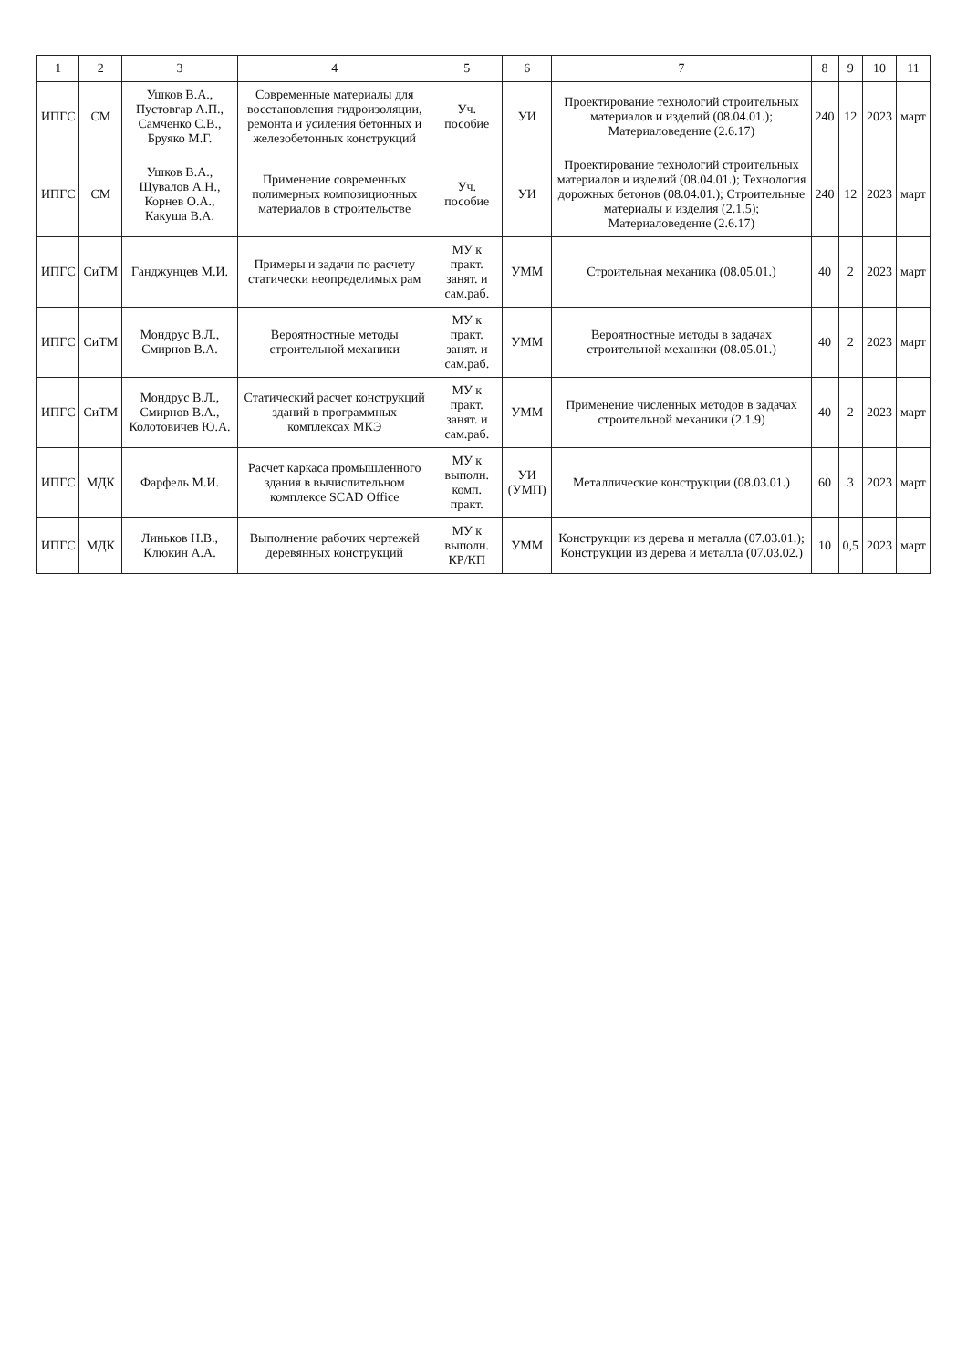| 1 | 2 | 3 | 4 | 5 | 6 | 7 | 8 | 9 | 10 | 11 |
| --- | --- | --- | --- | --- | --- | --- | --- | --- | --- | --- |
| ИПГС | СМ | Ушков В.А., Пустовгар А.П., Самченко С.В., Бруяко М.Г. | Современные материалы для восстановления гидроизоляции, ремонта и усиления бетонных и железобетонных конструкций | Уч. пособие | УИ | Проектирование технологий строительных материалов и изделий (08.04.01.); Материаловедение (2.6.17) | 240 | 12 | 2023 | март |
| ИПГС | СМ | Ушков В.А., Щувалов А.Н., Корнев О.А., Какуша В.А. | Применение современных полимерных композиционных материалов в строительстве | Уч. пособие | УИ | Проектирование технологий строительных материалов и изделий (08.04.01.); Технология дорожных бетонов (08.04.01.); Строительные материалы и изделия (2.1.5); Материаловедение (2.6.17) | 240 | 12 | 2023 | март |
| ИПГС | СиТМ | Ганджунцев М.И. | Примеры и задачи по расчету статически неопределимых рам | МУ к практ. занят. и сам.раб. | УММ | Строительная механика (08.05.01.) | 40 | 2 | 2023 | март |
| ИПГС | СиТМ | Мондрус В.Л., Смирнов В.А. | Вероятностные методы строительной механики | МУ к практ. занят. и сам.раб. | УММ | Вероятностные методы в задачах строительной механики (08.05.01.) | 40 | 2 | 2023 | март |
| ИПГС | СиТМ | Мондрус В.Л., Смирнов В.А., Колотовичев Ю.А. | Статический расчет конструкций зданий в программных комплексах МКЭ | МУ к практ. занят. и сам.раб. | УММ | Применение численных методов в задачах строительной механики (2.1.9) | 40 | 2 | 2023 | март |
| ИПГС | МДК | Фарфель М.И. | Расчет каркаса промышленного здания в вычислительном комплексе SCAD Office | МУ к выполн. комп. практ. | УИ (УМП) | Металлические конструкции (08.03.01.) | 60 | 3 | 2023 | март |
| ИПГС | МДК | Линьков Н.В., Клюкин А.А. | Выполнение рабочих чертежей деревянных конструкций | МУ к выполн. КР/КП | УММ | Конструкции из дерева и металла (07.03.01.); Конструкции из дерева и металла (07.03.02.) | 10 | 0,5 | 2023 | март |